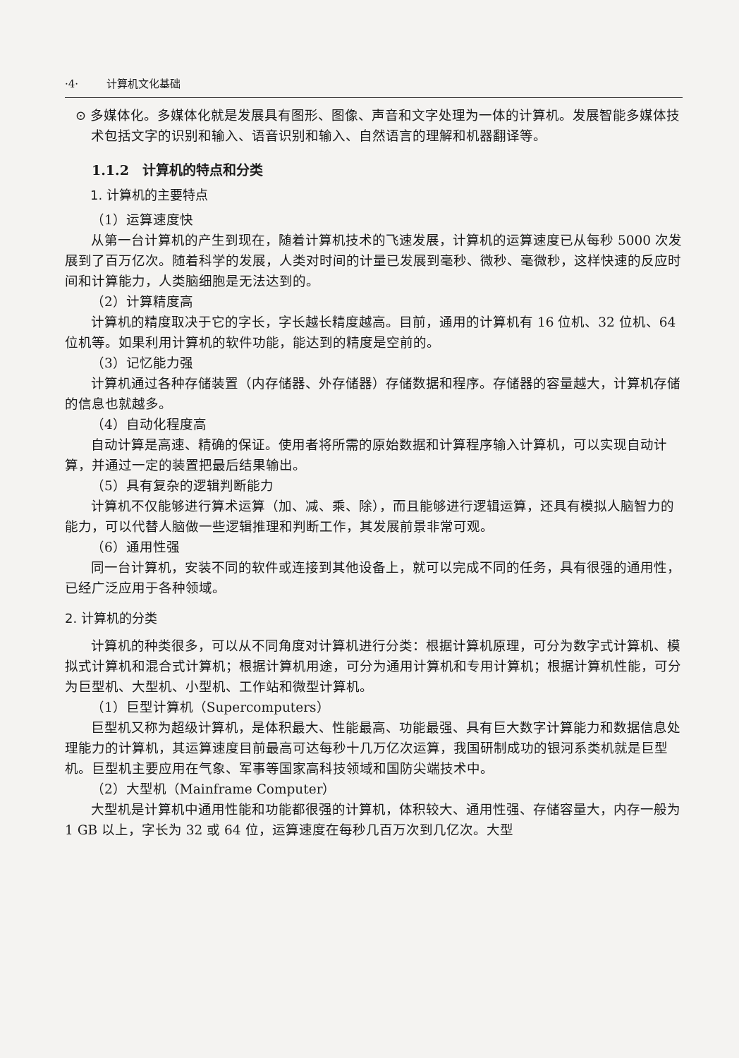·4· 计算机文化基础
⊙ 多媒体化。多媒体化就是发展具有图形、图像、声音和文字处理为一体的计算机。发展智能多媒体技术包括文字的识别和输入、语音识别和输入、自然语言的理解和机器翻译等。
1.1.2　计算机的特点和分类
1. 计算机的主要特点
（1）运算速度快
从第一台计算机的产生到现在，随着计算机技术的飞速发展，计算机的运算速度已从每秒 5000 次发展到了百万亿次。随着科学的发展，人类对时间的计量已发展到毫秒、微秒、毫微秒，这样快速的反应时间和计算能力，人类脑细胞是无法达到的。
（2）计算精度高
计算机的精度取决于它的字长，字长越长精度越高。目前，通用的计算机有 16 位机、32 位机、64 位机等。如果利用计算机的软件功能，能达到的精度是空前的。
（3）记忆能力强
计算机通过各种存储装置（内存储器、外存储器）存储数据和程序。存储器的容量越大，计算机存储的信息也就越多。
（4）自动化程度高
自动计算是高速、精确的保证。使用者将所需的原始数据和计算程序输入计算机，可以实现自动计算，并通过一定的装置把最后结果输出。
（5）具有复杂的逻辑判断能力
计算机不仅能够进行算术运算（加、减、乘、除），而且能够进行逻辑运算，还具有模拟人脑智力的能力，可以代替人脑做一些逻辑推理和判断工作，其发展前景非常可观。
（6）通用性强
同一台计算机，安装不同的软件或连接到其他设备上，就可以完成不同的任务，具有很强的通用性，已经广泛应用于各种领域。
2. 计算机的分类
计算机的种类很多，可以从不同角度对计算机进行分类：根据计算机原理，可分为数字式计算机、模拟式计算机和混合式计算机；根据计算机用途，可分为通用计算机和专用计算机；根据计算机性能，可分为巨型机、大型机、小型机、工作站和微型计算机。
（1）巨型计算机（Supercomputers）
巨型机又称为超级计算机，是体积最大、性能最高、功能最强、具有巨大数字计算能力和数据信息处理能力的计算机，其运算速度目前最高可达每秒十几万亿次运算，我国研制成功的银河系类机就是巨型机。巨型机主要应用在气象、军事等国家高科技领域和国防尖端技术中。
（2）大型机（Mainframe Computer）
大型机是计算机中通用性能和功能都很强的计算机，体积较大、通用性强、存储容量大，内存一般为 1 GB 以上，字长为 32 或 64 位，运算速度在每秒几百万次到几亿次。大型